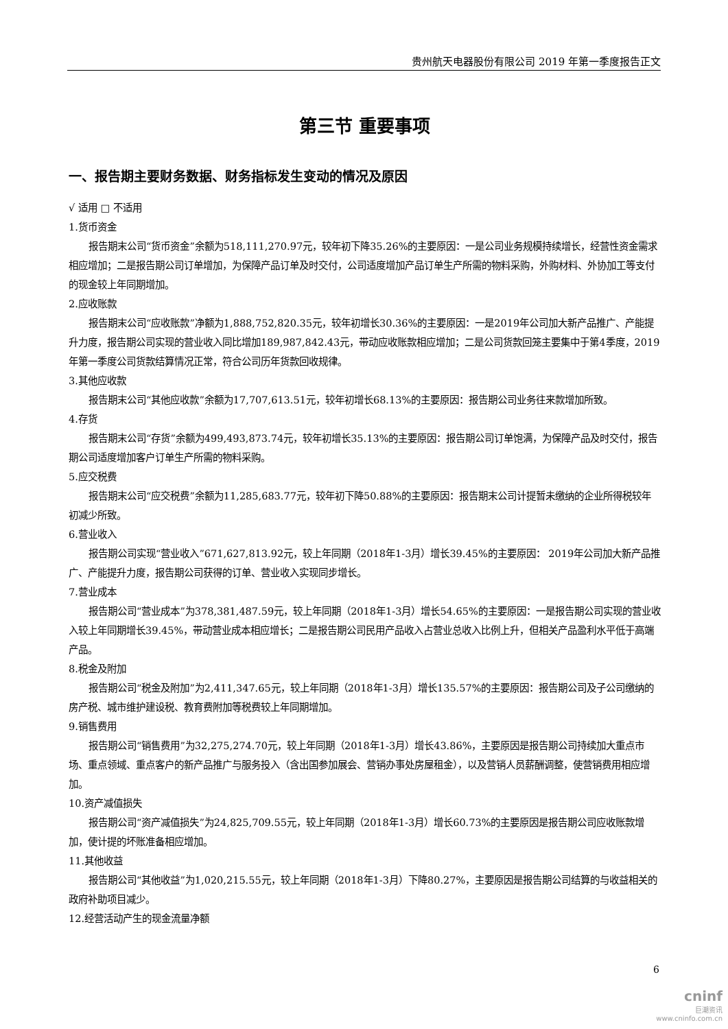贵州航天电器股份有限公司 2019 年第一季度报告正文
第三节 重要事项
一、报告期主要财务数据、财务指标发生变动的情况及原因
√ 适用 □ 不适用
1.货币资金
报告期末公司“货币资金”余额为518,111,270.97元，较年初下降35.26%的主要原因：一是公司业务规模持续增长，经营性资金需求相应增加；二是报告期公司订单增加，为保障产品订单及时交付，公司适度增加产品订单生产所需的物料采购，外购材料、外协加工等支付的现金较上年同期增加。
2.应收账款
报告期末公司“应收账款”净额为1,888,752,820.35元，较年初增长30.36%的主要原因：一是2019年公司加大新产品推广、产能提升力度，报告期公司实现的营业收入同比增加189,987,842.43元，带动应收账款相应增加；二是公司货款回笼主要集中于第4季度，2019年第一季度公司货款结算情况正常，符合公司历年货款回收规律。
3.其他应收款
报告期末公司“其他应收款”余额为17,707,613.51元，较年初增长68.13%的主要原因：报告期公司业务往来款增加所致。
4.存货
报告期末公司“存货”余额为499,493,873.74元，较年初增长35.13%的主要原因：报告期公司订单饱满，为保障产品及时交付，报告期公司适度增加客户订单生产所需的物料采购。
5.应交税费
报告期末公司“应交税费”余额为11,285,683.77元，较年初下降50.88%的主要原因：报告期末公司计提暂未缴纳的企业所得税较年初减少所致。
6.营业收入
报告期公司实现“营业收入”671,627,813.92元，较上年同期（2018年1-3月）增长39.45%的主要原因： 2019年公司加大新产品推广、产能提升力度，报告期公司获得的订单、营业收入实现同步增长。
7.营业成本
报告期公司“营业成本”为378,381,487.59元，较上年同期（2018年1-3月）增长54.65%的主要原因：一是报告期公司实现的营业收入较上年同期增长39.45%，带动营业成本相应增长；二是报告期公司民用产品收入占营业总收入比例上升，但相关产品盈利水平低于高端产品。
8.税金及附加
报告期公司“税金及附加”为2,411,347.65元，较上年同期（2018年1-3月）增长135.57%的主要原因：报告期公司及子公司缴纳的房产税、城市维护建设税、教育费附加等税费较上年同期增加。
9.销售费用
报告期公司“销售费用”为32,275,274.70元，较上年同期（2018年1-3月）增长43.86%，主要原因是报告期公司持续加大重点市场、重点领域、重点客户的新产品推广与服务投入（含出国参加展会、营销办事处房屋租金），以及营销人员薪酬调整，使营销费用相应增加。
10.资产减值损失
报告期公司“资产减值损失”为24,825,709.55元，较上年同期（2018年1-3月）增长60.73%的主要原因是报告期公司应收账款增加，使计提的坏账准备相应增加。
11.其他收益
报告期公司“其他收益”为1,020,215.55元，较上年同期（2018年1-3月）下降80.27%，主要原因是报告期公司结算的与收益相关的政府补助项目减少。
12.经营活动产生的现金流量净额
6
cninf
巨潮资讯
www.cninfo.com.cn